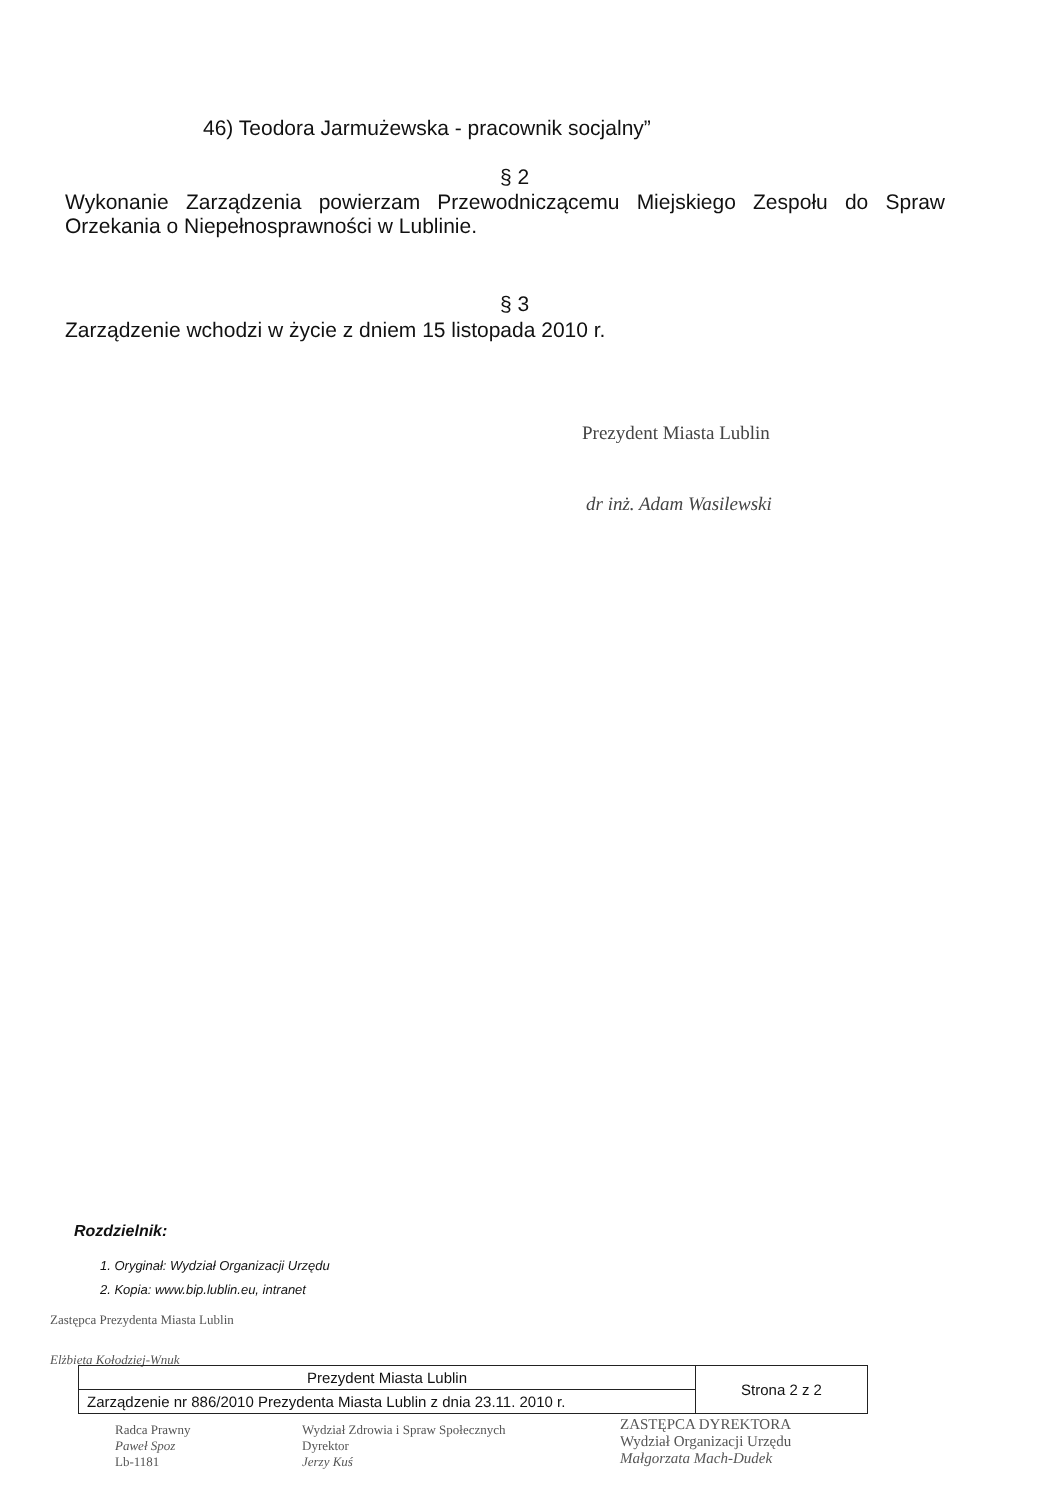46) Teodora Jarmużewska - pracownik socjalny”
§ 2
Wykonanie Zarządzenia powierzam Przewodniczącemu Miejskiego Zespołu do Spraw Orzekania o Niepełnosprawności w Lublinie.
§ 3
Zarządzenie wchodzi w życie z dniem 15 listopada 2010 r.
Prezydent Miasta Lublin
dr inż. Adam Wasilewski
Rozdzielnik:
1. Oryginał: Wydział Organizacji Urzędu
2. Kopia: www.bip.lublin.eu, intranet
Zastępca Prezydenta Miasta Lublin
Elżbieta Kołodziej-Wnuk
| Prezydent Miasta Lublin | Strona 2 z 2 |
| Zarządzenie nr 886/2010 Prezydenta Miasta Lublin z dnia 23.11. 2010 r. | |
Radca Prawny
Paweł Spoz
Lb-1181
Wydział Zdrowia i Spraw Społecznych
Dyrektor
Jerzy Kuś
ZASTĘPCA DYREKTORA
Wydział Organizacji Urzędu
Małgorzata Mach-Dudek